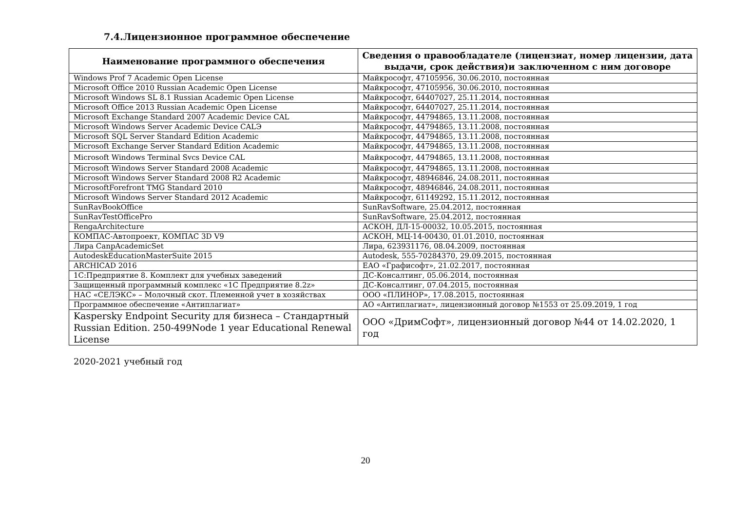7.4.Лицензионное программное обеспечение
| Наименование программного обеспечения | Сведения о правообладателе (лицензиат, номер лицензии, дата выдачи, срок действия)и заключенном с ним договоре |
| --- | --- |
| Windows Prof 7 Academic Open License | Майкрософт, 47105956, 30.06.2010, постоянная |
| Microsoft Office 2010 Russian Academic Open License | Майкрософт, 47105956, 30.06.2010, постоянная |
| Microsoft Windows SL 8.1 Russian Academic Open License | Майкрософт, 64407027, 25.11.2014, постоянная |
| Microsoft Office 2013 Russian Academic Open License | Майкрософт, 64407027, 25.11.2014, постоянная |
| Microsoft Exchange Standard 2007 Academic Device CAL | Майкрософт, 44794865, 13.11.2008, постоянная |
| Microsoft Windows Server Academic Device CALЭ | Майкрософт, 44794865, 13.11.2008, постоянная |
| Microsoft SQL Server Standard Edition Academic | Майкрософт, 44794865, 13.11.2008, постоянная |
| Microsoft Exchange Server Standard Edition Academic | Майкрософт, 44794865, 13.11.2008, постоянная |
| Microsoft Windows Terminal Svcs Device CAL | Майкрософт, 44794865, 13.11.2008, постоянная |
| Microsoft Windows Server Standard 2008 Academic | Майкрософт, 44794865, 13.11.2008, постоянная |
| Microsoft Windows Server Standard 2008 R2 Academic | Майкрософт, 48946846, 24.08.2011, постоянная |
| MicrosoftForefront TMG Standard 2010 | Майкрософт, 48946846, 24.08.2011, постоянная |
| Microsoft Windows Server Standard 2012 Academic | Майкрософт, 61149292, 15.11.2012, постоянная |
| SunRavBookOffice | SunRavSoftware, 25.04.2012, постоянная |
| SunRavTestOfficePro | SunRavSoftware, 25.04.2012, постоянная |
| RengaArchitecture | АСКОН, ДЛ-15-00032, 10.05.2015, постоянная |
| КОМПАС-Автопроект, КОМПАС 3D V9 | АСКОН, МЦ-14-00430, 01.01.2010, постоянная |
| Лира CanpAcademicSet | Лира, 623931176, 08.04.2009, постоянная |
| AutodeskEducationMasterSuite 2015 | Autodesk, 555-70284370, 29.09.2015, постоянная |
| ARCHICAD 2016 | ЕАО «Графисофт», 21.02.2017, постоянная |
| 1С:Предприятие 8. Комплект для учебных заведений | ДС-Консалтинг, 05.06.2014, постоянная |
| Защищенный программный комплекс «1С Предприятие 8.2z» | ДС-Консалтинг, 07.04.2015, постоянная |
| НАС «СЕЛЭКС» – Молочный скот. Племенной учет в хозяйствах | ООО «ПЛИНОР», 17.08.2015, постоянная |
| Программное обеспечение «Антиплагиат» | АО «Антиплагиат», лицензионный договор №1553 от 25.09.2019, 1 год |
| Kaspersky Endpoint Security для бизнеса – Стандартный Russian Edition. 250-499Node 1 year Educational Renewal License | ООО «ДримСофт», лицензионный договор №44 от 14.02.2020, 1 год |
2020-2021 учебный год
20